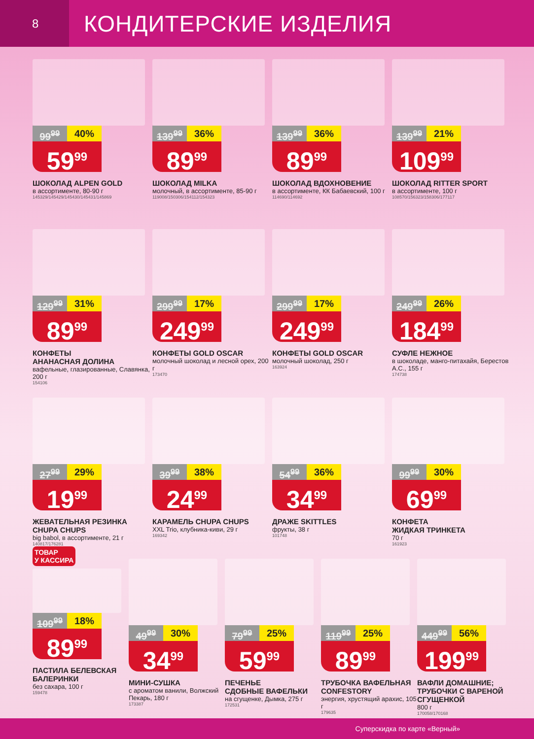8
КОНДИТЕРСКИЕ ИЗДЕЛИЯ
99<sup>99</sup> 40%
59<sup>99</sup>
ШОКОЛАД ALPEN GOLD
в ассортименте, 80-90 г
145329/145429/145430/145431/145869
139<sup>99</sup> 36%
89<sup>99</sup>
ШОКОЛАД MILKA
молочный, в ассортименте, 85-90 г
119008/150306/154112/154323
139<sup>99</sup> 36%
89<sup>99</sup>
ШОКОЛАД ВДОХНОВЕНИЕ
в ассортименте, КК Бабаевский, 100 г
114690/114692
139<sup>99</sup> 21%
109<sup>99</sup>
ШОКОЛАД RITTER SPORT
в ассортименте, 100 г
108570/156323/158306/177117
129<sup>99</sup> 31%
89<sup>99</sup>
КОНФЕТЫ
АНАНАСНАЯ ДОЛИНА
вафельные, глазированные, Славянка, 200 г
154106
299<sup>99</sup> 17%
249<sup>99</sup>
КОНФЕТЫ GOLD OSCAR
молочный шоколад и лесной орех, 200 г
173470
299<sup>99</sup> 17%
249<sup>99</sup>
КОНФЕТЫ GOLD OSCAR
молочный шоколад, 250 г
163924
249<sup>99</sup> 26%
184<sup>99</sup>
СУФЛЕ НЕЖНОЕ
в шоколаде, манго-питахайя, Берестов А.С., 155 г
174738
27<sup>99</sup> 29%
19<sup>99</sup>
ЖЕВАТЕЛЬНАЯ РЕЗИНКА CHUPA CHUPS
big babol, в ассортименте, 21 г
140817/176281
39<sup>99</sup> 38%
24<sup>99</sup>
КАРАМЕЛЬ CHUPA CHUPS
XXL Trio, клубника-киви, 29 г
169342
54<sup>99</sup> 36%
34<sup>99</sup>
ДРАЖЕ SKITTLES
фрукты, 38 г
101748
99<sup>99</sup> 30%
69<sup>99</sup>
КОНФЕТА
ЖИДКАЯ ТРИНКЕТА
70 г
161923
ТОВАР
У КАССИРА
109<sup>99</sup> 18%
89<sup>99</sup>
ПАСТИЛА БЕЛЕВСКАЯ БАЛЕРИНКИ
без сахара, 100 г
159478
49<sup>99</sup> 30%
34<sup>99</sup>
МИНИ-СУШКА
с ароматом ванили, Волжский Пекарь, 180 г
173387
79<sup>99</sup> 25%
59<sup>99</sup>
ПЕЧЕНЬЕ
СДОБНЫЕ ВАФЕЛЬКИ
на сгущенке, Дымка, 275 г
172531
119<sup>99</sup> 25%
89<sup>99</sup>
ТРУБОЧКА ВАФЕЛЬНАЯ CONFESTORY
энергия, хрустящий арахис, 105 г
179635
449<sup>99</sup> 56%
199<sup>99</sup>
ВАФЛИ ДОМАШНИЕ; ТРУБОЧКИ С ВАРЕНОЙ СГУЩЕНКОЙ
800 г
170058/170168
Суперскидка по карте «Верный»